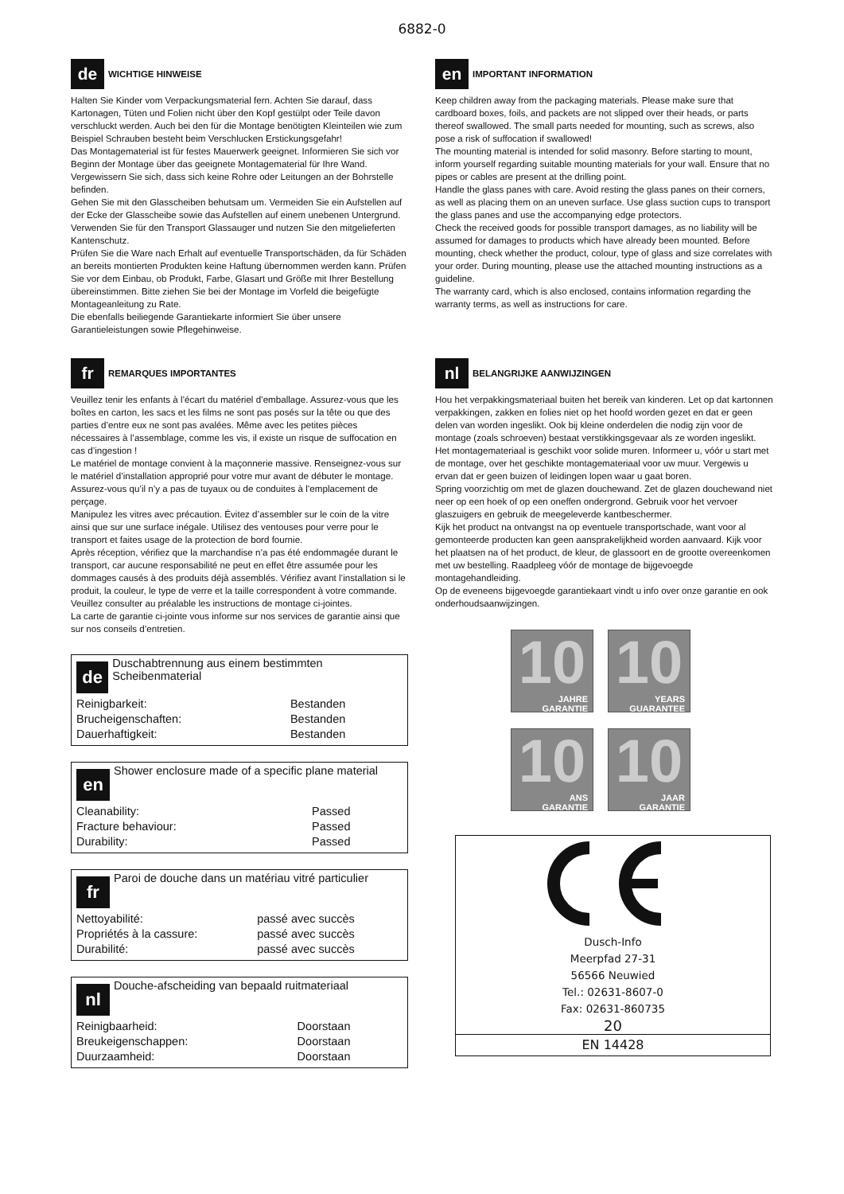6882-0
de WICHTIGE HINWEISE
Halten Sie Kinder vom Verpackungsmaterial fern. Achten Sie darauf, dass Kartonagen, Tüten und Folien nicht über den Kopf gestülpt oder Teile davon verschluckt werden. Auch bei den für die Montage benötigten Kleinteilen wie zum Beispiel Schrauben besteht beim Verschlucken Erstickungsgefahr!
Das Montagematerial ist für festes Mauerwerk geeignet. Informieren Sie sich vor Beginn der Montage über das geeignete Montagematerial für Ihre Wand. Vergewissern Sie sich, dass sich keine Rohre oder Leitungen an der Bohrstelle befinden.
Gehen Sie mit den Glasscheiben behutsam um. Vermeiden Sie ein Aufstellen auf der Ecke der Glasscheibe sowie das Aufstellen auf einem unebenen Untergrund. Verwenden Sie für den Transport Glassauger und nutzen Sie den mitgelieferten Kantenschutz.
Prüfen Sie die Ware nach Erhalt auf eventuelle Transportschäden, da für Schäden an bereits montierten Produkten keine Haftung übernommen werden kann. Prüfen Sie vor dem Einbau, ob Produkt, Farbe, Glasart und Größe mit Ihrer Bestellung übereinstimmen. Bitte ziehen Sie bei der Montage im Vorfeld die beigefügte Montageanleitung zu Rate.
Die ebenfalls beiliegende Garantiekarte informiert Sie über unsere Garantieleistungen sowie Pflegehinweise.
en IMPORTANT INFORMATION
Keep children away from the packaging materials. Please make sure that cardboard boxes, foils, and packets are not slipped over their heads, or parts thereof swallowed. The small parts needed for mounting, such as screws, also pose a risk of suffocation if swallowed!
The mounting material is intended for solid masonry. Before starting to mount, inform yourself regarding suitable mounting materials for your wall. Ensure that no pipes or cables are present at the drilling point.
Handle the glass panes with care. Avoid resting the glass panes on their corners, as well as placing them on an uneven surface. Use glass suction cups to transport the glass panes and use the accompanying edge protectors.
Check the received goods for possible transport damages, as no liability will be assumed for damages to products which have already been mounted. Before mounting, check whether the product, colour, type of glass and size correlates with your order. During mounting, please use the attached mounting instructions as a guideline.
The warranty card, which is also enclosed, contains information regarding the warranty terms, as well as instructions for care.
fr REMARQUES IMPORTANTES
Veuillez tenir les enfants à l’écart du matériel d’emballage. Assurez-vous que les boîtes en carton, les sacs et les films ne sont pas posés sur la tête ou que des parties d’entre eux ne sont pas avalées. Même avec les petites pièces nécessaires à l’assemblage, comme les vis, il existe un risque de suffocation en cas d’ingestion !
Le matériel de montage convient à la maçonnerie massive. Renseignez-vous sur le matériel d’installation approprié pour votre mur avant de débuter le montage. Assurez-vous qu’il n’y a pas de tuyaux ou de conduites à l’emplacement de perçage.
Manipulez les vitres avec précaution. Évitez d’assembler sur le coin de la vitre ainsi que sur une surface inégale. Utilisez des ventouses pour verre pour le transport et faites usage de la protection de bord fournie.
Après réception, vérifiez que la marchandise n’a pas été endommagée durant le transport, car aucune responsabilité ne peut en effet être assumée pour les dommages causés à des produits déjà assemblés. Vérifiez avant l’installation si le produit, la couleur, le type de verre et la taille correspondent à votre commande. Veuillez consulter au préalable les instructions de montage ci-jointes.
La carte de garantie ci-jointe vous informe sur nos services de garantie ainsi que sur nos conseils d’entretien.
de Duschabtrennung aus einem bestimmten Scheibenmaterial
| Reinigbarkeit: | Bestanden |
| Brucheigenschaften: | Bestanden |
| Dauerhaftigkeit: | Bestanden |
en Shower enclosure made of a specific plane material
| Cleanability: | Passed |
| Fracture behaviour: | Passed |
| Durability: | Passed |
fr Paroi de douche dans un matériau vitré particulier
| Nettoyabilité: | passé avec succès |
| Propriétés à la cassure: | passé avec succès |
| Durabilité: | passé avec succès |
nl Douche-afscheiding van bepaald ruitmateriaal
| Reinigbaarheid: | Doorstaan |
| Breukeigenschappen: | Doorstaan |
| Duurzaamheid: | Doorstaan |
nl BELANGRIJKE AANWIJZINGEN
Hou het verpakkingsmateriaal buiten het bereik van kinderen. Let op dat kartonnen verpakkingen, zakken en folies niet op het hoofd worden gezet en dat er geen delen van worden ingeslikt. Ook bij kleine onderdelen die nodig zijn voor de montage (zoals schroeven) bestaat verstikkingsgevaar als ze worden ingeslikt.
Het montagemateriaal is geschikt voor solide muren. Informeer u, vóór u start met de montage, over het geschikte montagemateriaal voor uw muur. Vergewis u ervan dat er geen buizen of leidingen lopen waar u gaat boren.
Spring voorzichtig om met de glazen douchewand. Zet de glazen douchewand niet neer op een hoek of op een oneffen ondergrond. Gebruik voor het vervoer glaszuigers en gebruik de meegeleverde kantbeschermer.
Kijk het product na ontvangst na op eventuele transportschade, want voor al gemonteerde producten kan geen aansprakelijkheid worden aanvaard. Kijk voor het plaatsen na of het product, de kleur, de glassoort en de grootte overeenkomen met uw bestelling. Raadpleeg vóór de montage de bijgevoegde montagehandleiding.
Op de eveneens bijgevoegde garantiekaart vindt u info over onze garantie en ook onderhoudsaanwijzingen.
10
JAHRE
GARANTIE
10
YEARS
GUARANTEE
10
ANS
GARANTIE
10
JAAR
GARANTIE
Dusch-Info
Meerpfad 27-31
56566 Neuwied
Tel.: 02631-8607-0
Fax: 02631-860735
20
EN 14428